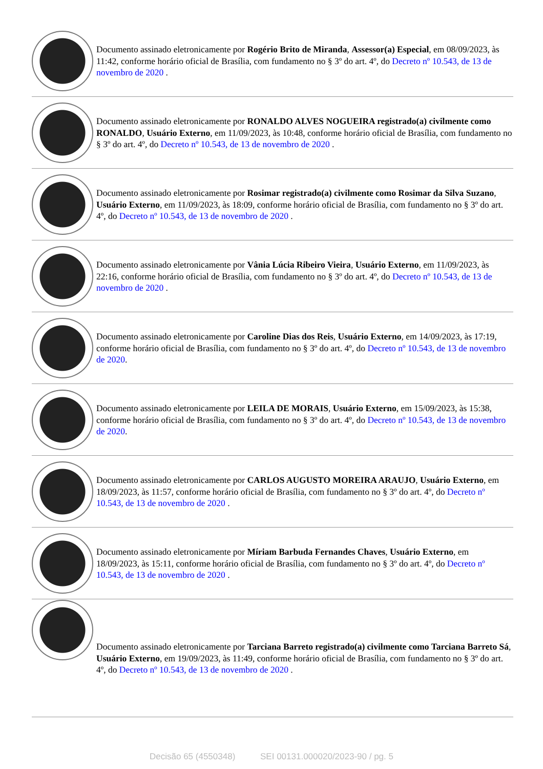Documento assinado eletronicamente por Rogério Brito de Miranda, Assessor(a) Especial, em 08/09/2023, às 11:42, conforme horário oficial de Brasília, com fundamento no § 3º do art. 4º, do Decreto nº 10.543, de 13 de novembro de 2020 .
Documento assinado eletronicamente por RONALDO ALVES NOGUEIRA registrado(a) civilmente como RONALDO, Usuário Externo, em 11/09/2023, às 10:48, conforme horário oficial de Brasília, com fundamento no § 3º do art. 4º, do Decreto nº 10.543, de 13 de novembro de 2020 .
Documento assinado eletronicamente por Rosimar registrado(a) civilmente como Rosimar da Silva Suzano, Usuário Externo, em 11/09/2023, às 18:09, conforme horário oficial de Brasília, com fundamento no § 3º do art. 4º, do Decreto nº 10.543, de 13 de novembro de 2020 .
Documento assinado eletronicamente por Vânia Lúcia Ribeiro Vieira, Usuário Externo, em 11/09/2023, às 22:16, conforme horário oficial de Brasília, com fundamento no § 3º do art. 4º, do Decreto nº 10.543, de 13 de novembro de 2020 .
Documento assinado eletronicamente por Caroline Dias dos Reis, Usuário Externo, em 14/09/2023, às 17:19, conforme horário oficial de Brasília, com fundamento no § 3º do art. 4º, do Decreto nº 10.543, de 13 de novembro de 2020.
Documento assinado eletronicamente por LEILA DE MORAIS, Usuário Externo, em 15/09/2023, às 15:38, conforme horário oficial de Brasília, com fundamento no § 3º do art. 4º, do Decreto nº 10.543, de 13 de novembro de 2020.
Documento assinado eletronicamente por CARLOS AUGUSTO MOREIRA ARAUJO, Usuário Externo, em 18/09/2023, às 11:57, conforme horário oficial de Brasília, com fundamento no § 3º do art. 4º, do Decreto nº 10.543, de 13 de novembro de 2020 .
Documento assinado eletronicamente por Míriam Barbuda Fernandes Chaves, Usuário Externo, em 18/09/2023, às 15:11, conforme horário oficial de Brasília, com fundamento no § 3º do art. 4º, do Decreto nº 10.543, de 13 de novembro de 2020 .
Documento assinado eletronicamente por Tarciana Barreto registrado(a) civilmente como Tarciana Barreto Sá, Usuário Externo, em 19/09/2023, às 11:49, conforme horário oficial de Brasília, com fundamento no § 3º do art. 4º, do Decreto nº 10.543, de 13 de novembro de 2020 .
Decisão 65 (4550348) SEI 00131.000020/2023-90 / pg. 5